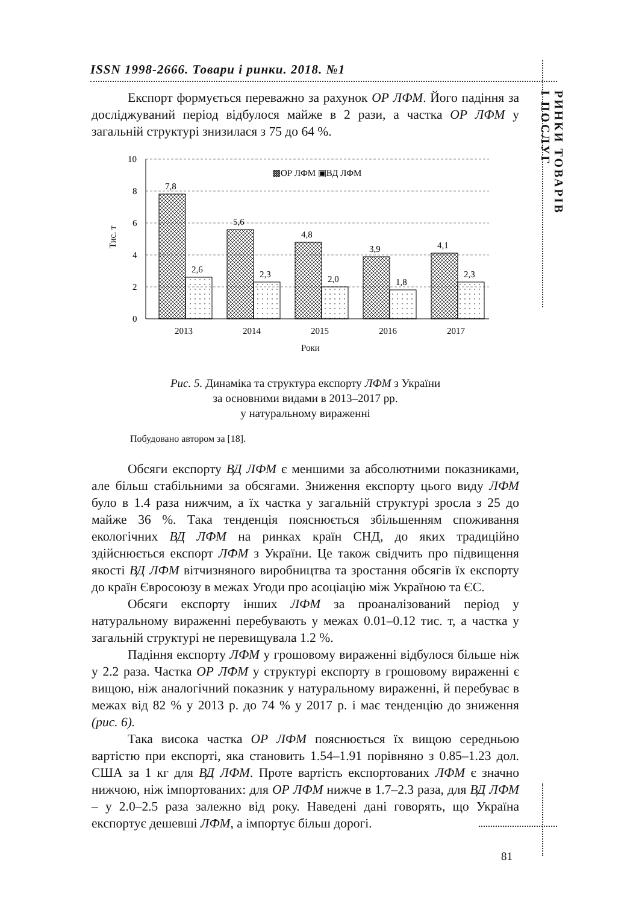ISSN 1998-2666. Товари і ринки. 2018. №1
РИНКИ ТОВАРІВ
І ПОСЛУГ
Експорт формується переважно за рахунок ОР ЛФМ. Його падіння за досліджуваний період відбулося майже в 2 рази, а частка ОР ЛФМ у загальній структурі знизилася з 75 до 64 %.
10
8
6
4
2
0
Тис. т
▩ОР ЛФМ ▣ВД ЛФМ
7,8
5,6
4,8
3,9
4,1
2,6
2,3
2,0
1,8
2,3
2013
2014
2015
2016
2017
Роки
Рис. 5. Динаміка та структура експорту ЛФМ з України
за основними видами в 2013–2017 рр.
у натуральному вираженні
Побудовано автором за [18].
Обсяги експорту ВД ЛФМ є меншими за абсолютними показниками, але більш стабільними за обсягами. Зниження експорту цього виду ЛФМ було в 1.4 раза нижчим, а їх частка у загальній структурі зросла з 25 до майже 36 %. Така тенденція пояснюється збільшенням споживання екологічних ВД ЛФМ на ринках країн СНД, до яких традиційно здійснюється експорт ЛФМ з України. Це також свідчить про підвищення якості ВД ЛФМ вітчизняного виробництва та зростання обсягів їх експорту до країн Євросоюзу в межах Угоди про асоціацію між Україною та ЄС.
Обсяги експорту інших ЛФМ за проаналізований період у натуральному вираженні перебувають у межах 0.01–0.12 тис. т, а частка у загальній структурі не перевищувала 1.2 %.
Падіння експорту ЛФМ у грошовому вираженні відбулося більше ніж у 2.2 раза. Частка ОР ЛФМ у структурі експорту в грошовому вираженні є вищою, ніж аналогічний показник у натуральному вираженні, й перебуває в межах від 82 % у 2013 р. до 74 % у 2017 р. і має тенденцію до зниження (рис. 6).
Така висока частка ОР ЛФМ пояснюється їх вищою середньою вартістю при експорті, яка становить 1.54–1.91 порівняно з 0.85–1.23 дол. США за 1 кг для ВД ЛФМ. Проте вартість експортованих ЛФМ є значно нижчою, ніж імпортованих: для ОР ЛФМ нижче в 1.7–2.3 раза, для ВД ЛФМ – у 2.0–2.5 раза залежно від року. Наведені дані говорять, що Україна експортує дешевші ЛФМ, а імпортує більш дорогі.
81